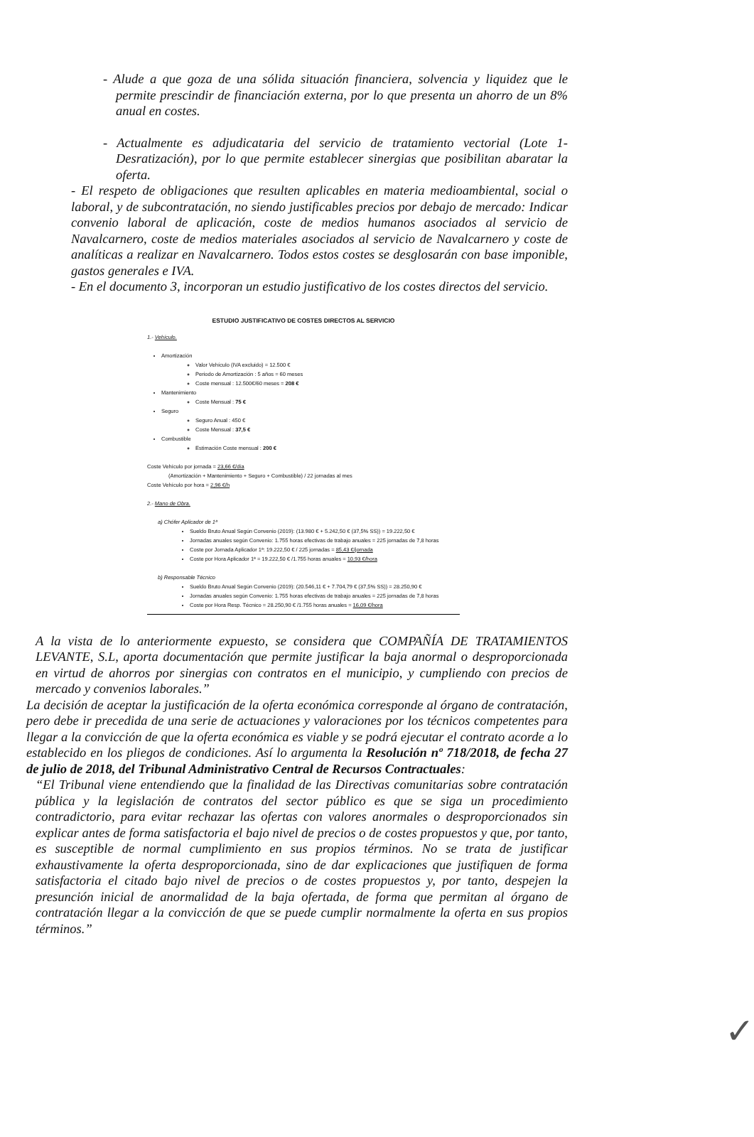- Alude a que goza de una sólida situación financiera, solvencia y liquidez que le permite prescindir de financiación externa, por lo que presenta un ahorro de un 8% anual en costes.
- Actualmente es adjudicataria del servicio de tratamiento vectorial (Lote 1-Desratización), por lo que permite establecer sinergias que posibilitan abaratar la oferta.
- El respeto de obligaciones que resulten aplicables en materia medioambiental, social o laboral, y de subcontratación, no siendo justificables precios por debajo de mercado: Indicar convenio laboral de aplicación, coste de medios humanos asociados al servicio de Navalcarnero, coste de medios materiales asociados al servicio de Navalcarnero y coste de analíticas a realizar en Navalcarnero. Todos estos costes se desglosarán con base imponible, gastos generales e IVA.
- En el documento 3, incorporan un estudio justificativo de los costes directos del servicio.
ESTUDIO JUSTIFICATIVO DE COSTES DIRECTOS AL SERVICIO
1.- Vehículo.
Amortización
Valor Vehículo (IVA excluido) = 12.500 €
Periodo de Amortización : 5 años = 60 meses
Coste mensual : 12.500€/60 meses = 208 €
Mantenimiento
Coste Mensual : 75 €
Seguro
Seguro Anual : 450 €
Coste Mensual : 37,5 €
Combustible
Estimación Coste mensual : 200 €
Coste Vehículo por jornada = 23,66 €/día
(Amortización + Mantenimiento + Seguro + Combustible) / 22 jornadas al mes
Coste Vehículo por hora = 2,96 €/h
2.- Mano de Obra.
a) Chófer Aplicador de 1ª
Sueldo Bruto Anual Según Convenio (2019): (13.980 € + 5.242,50 € (37,5% SS)) = 19.222,50 €
Jornadas anuales según Convenio: 1.755 horas efectivas de trabajo anuales = 225 jornadas de 7,8 horas
Coste por Jornada Aplicador 1ª: 19.222,50 € / 225 jornadas = 85,43 €/jornada
Coste por Hora Aplicador 1ª = 19.222,50 € /1.755 horas anuales = 10,93 €/hora
b) Responsable Técnico
Sueldo Bruto Anual Según Convenio (2019): (20.546,11 € + 7.704,79 € (37,5% SS)) = 28.250,90 €
Jornadas anuales según Convenio: 1.755 horas efectivas de trabajo anuales = 225 jornadas de 7,8 horas
Coste por Hora Resp. Técnico = 28.250,90 € /1.755 horas anuales = 16,09 €/hora
A la vista de lo anteriormente expuesto, se considera que COMPAÑÍA DE TRATAMIENTOS LEVANTE, S.L, aporta documentación que permite justificar la baja anormal o desproporcionada en virtud de ahorros por sinergias con contratos en el municipio, y cumpliendo con precios de mercado y convenios laborales.”
La decisión de aceptar la justificación de la oferta económica corresponde al órgano de contratación, pero debe ir precedida de una serie de actuaciones y valoraciones por los técnicos competentes para llegar a la convicción de que la oferta económica es viable y se podrá ejecutar el contrato acorde a lo establecido en los pliegos de condiciones. Así lo argumenta la Resolución nº 718/2018, de fecha 27 de julio de 2018, del Tribunal Administrativo Central de Recursos Contractuales:
“El Tribunal viene entendiendo que la finalidad de las Directivas comunitarias sobre contratación pública y la legislación de contratos del sector público es que se siga un procedimiento contradictorio, para evitar rechazar las ofertas con valores anormales o desproporcionados sin explicar antes de forma satisfactoria el bajo nivel de precios o de costes propuestos y que, por tanto, es susceptible de normal cumplimiento en sus propios términos. No se trata de justificar exhaustivamente la oferta desproporcionada, sino de dar explicaciones que justifiquen de forma satisfactoria el citado bajo nivel de precios o de costes propuestos y, por tanto, despejen la presunción inicial de anormalidad de la baja ofertada, de forma que permitan al órgano de contratación llegar a la convicción de que se puede cumplir normalmente la oferta en sus propios términos.”
✓